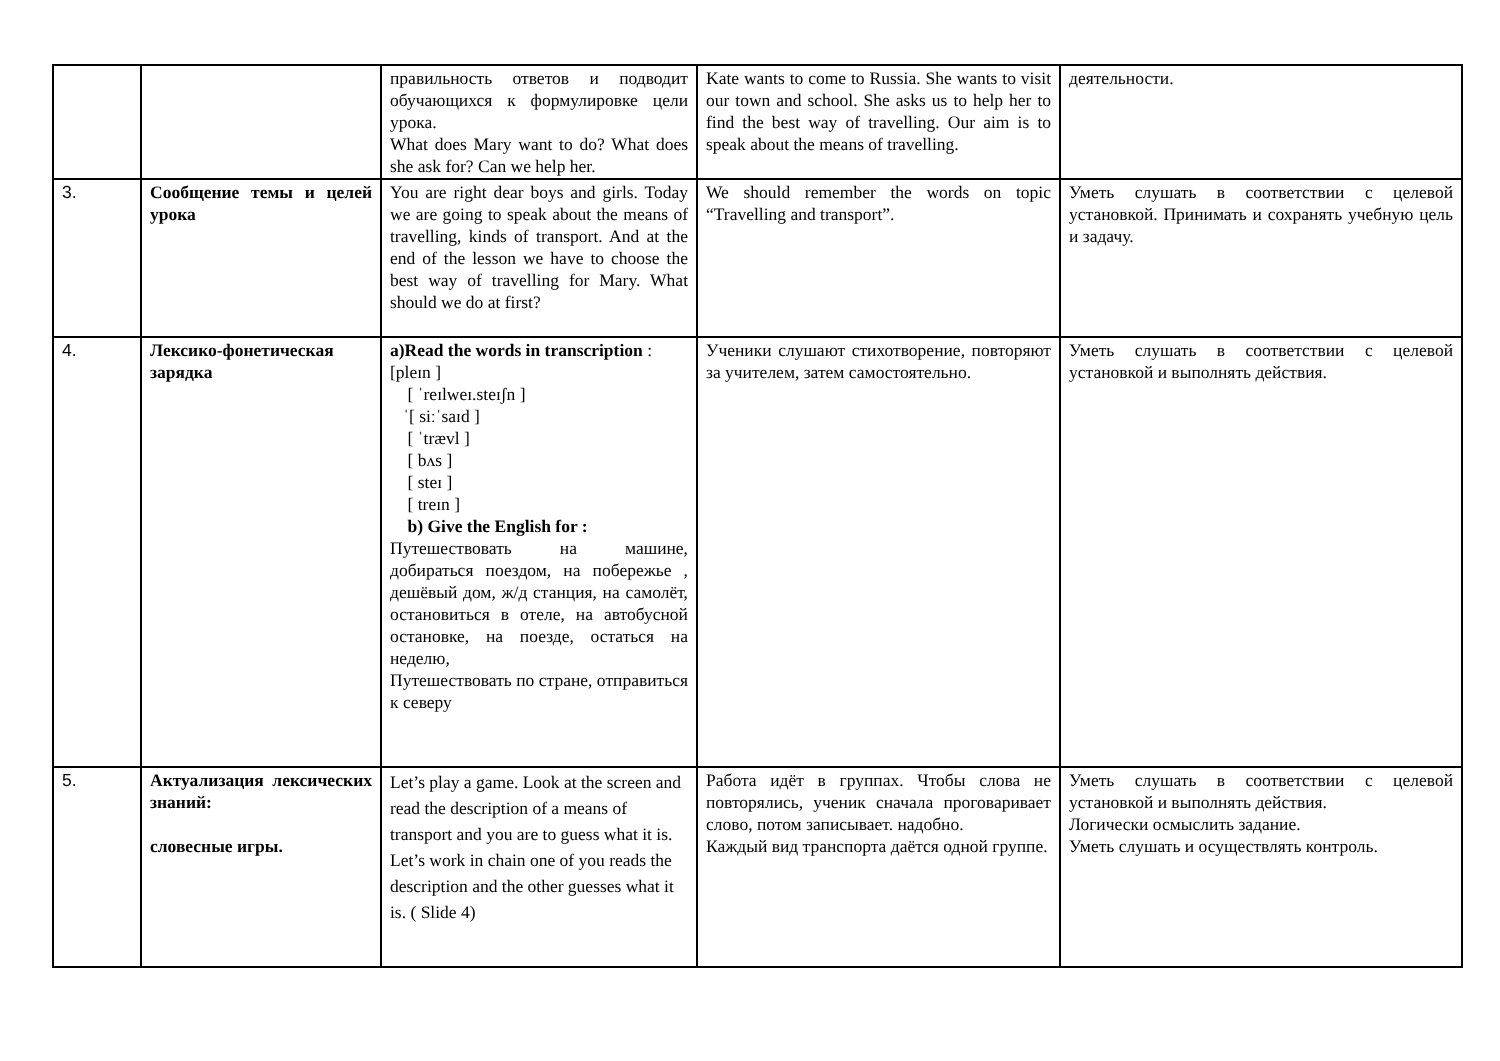| | | правильность ответов и подводит обучающихся к формулировке цели урока. What does Mary want to do? What does she ask for? Can we help her. | Kate wants to come to Russia. She wants to visit our town and school. She asks us to help her to find the best way of travelling. Our aim is to speak about the means of travelling. | деятельности. |
| 3. | Сообщение темы и целей урока | You are right dear boys and girls. Today we are going to speak about the means of travelling, kinds of transport. And at the end of the lesson we have to choose the best way of travelling for Mary. What should we do at first? | We should remember the words on topic “Travelling and transport”. | Уметь слушать в соответствии с целевой установкой. Принимать и сохранять учебную цель и задачу. |
| 4. | Лексико-фонетическая зарядка | a)Read the words in transcription : [pleɪn ] [ ˈreɪlweɪ.steɪʃn ] ˈ[ siːˈsaɪd ] [ ˈtrævl ] [ bʌs ] [ steɪ ] [ treɪn ] b) Give the English for : Путешествовать на машине, добираться поездом, на побережье , дешёвый дом, ж/д станция, на самолёт, остановиться в отеле, на автобусной остановке, на поезде, остаться на неделю, Путешествовать по стране, отправиться к северу | Ученики слушают стихотворение, повторяют за учителем, затем самостоятельно. | Уметь слушать в соответствии с целевой установкой и выполнять действия. |
| 5. | Актуализация лексических знаний: словесные игры. | Let’s play a game. Look at the screen and read the description of a means of transport and you are to guess what it is. Let’s work in chain one of you reads the description and the other guesses what it is. ( Slide 4) | Работа идёт в группах. Чтобы слова не повторялись, ученик сначала проговаривает слово, потом записывает. надобно. Каждый вид транспорта даётся одной группе. | Уметь слушать в соответствии с целевой установкой и выполнять действия. Логически осмыслить задание. Уметь слушать и осуществлять контроль. |